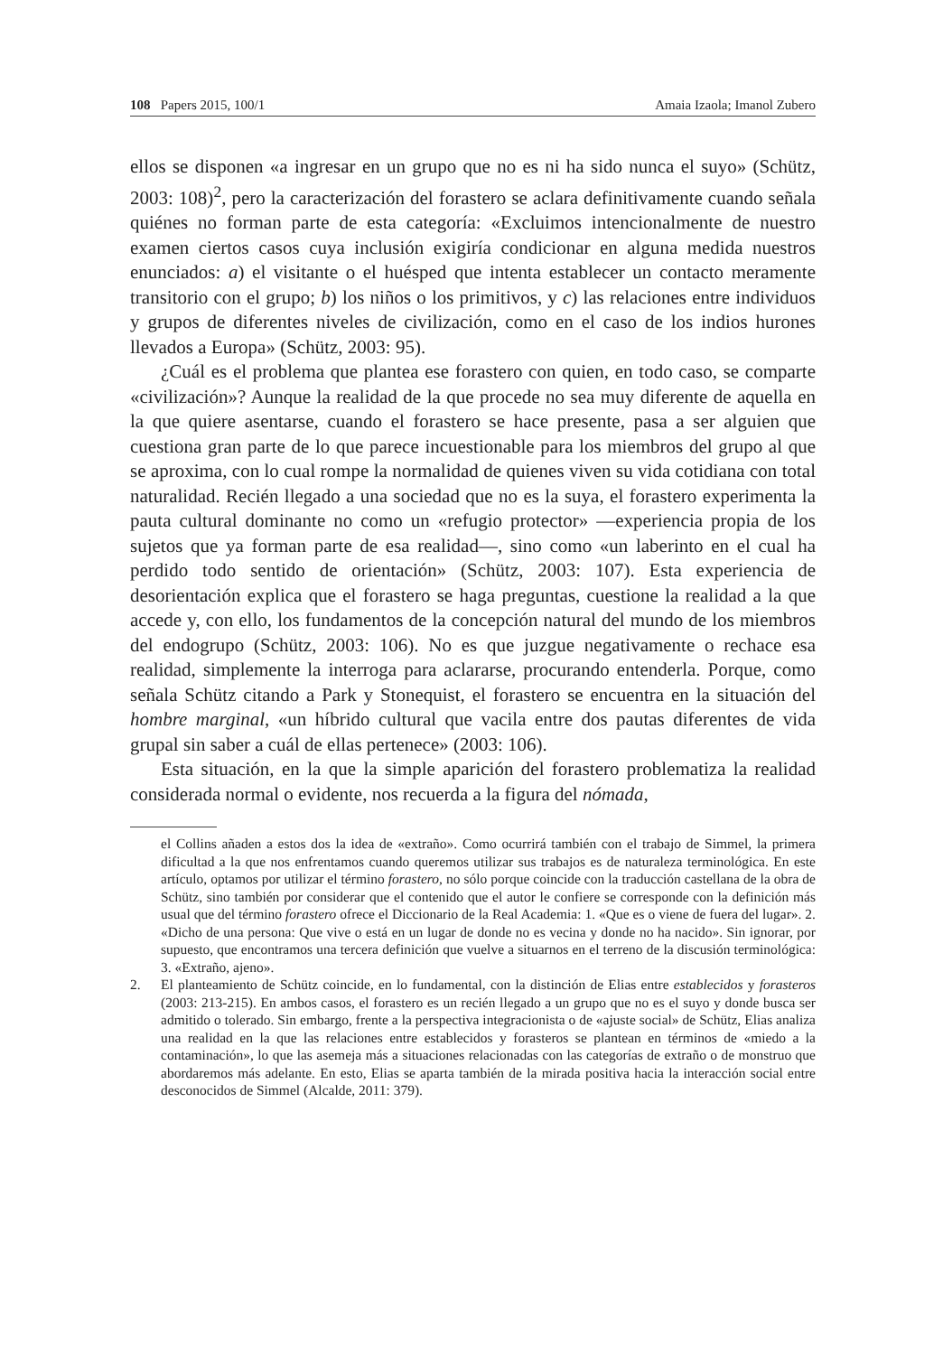108 Papers 2015, 100/1 Amaia Izaola; Imanol Zubero
ellos se disponen «a ingresar en un grupo que no es ni ha sido nunca el suyo» (Schütz, 2003: 108)<sup>2</sup>, pero la caracterización del forastero se aclara definitivamente cuando señala quiénes no forman parte de esta categoría: «Excluimos intencionalmente de nuestro examen ciertos casos cuya inclusión exigiría condicionar en alguna medida nuestros enunciados: a) el visitante o el huésped que intenta establecer un contacto meramente transitorio con el grupo; b) los niños o los primitivos, y c) las relaciones entre individuos y grupos de diferentes niveles de civilización, como en el caso de los indios hurones llevados a Europa» (Schütz, 2003: 95).
¿Cuál es el problema que plantea ese forastero con quien, en todo caso, se comparte «civilización»? Aunque la realidad de la que procede no sea muy diferente de aquella en la que quiere asentarse, cuando el forastero se hace presente, pasa a ser alguien que cuestiona gran parte de lo que parece incuestionable para los miembros del grupo al que se aproxima, con lo cual rompe la normalidad de quienes viven su vida cotidiana con total naturalidad. Recién llegado a una sociedad que no es la suya, el forastero experimenta la pauta cultural dominante no como un «refugio protector» —experiencia propia de los sujetos que ya forman parte de esa realidad—, sino como «un laberinto en el cual ha perdido todo sentido de orientación» (Schütz, 2003: 107). Esta experiencia de desorientación explica que el forastero se haga preguntas, cuestione la realidad a la que accede y, con ello, los fundamentos de la concepción natural del mundo de los miembros del endogrupo (Schütz, 2003: 106). No es que juzgue negativamente o rechace esa realidad, simplemente la interroga para aclararse, procurando entenderla. Porque, como señala Schütz citando a Park y Stonequist, el forastero se encuentra en la situación del hombre marginal, «un híbrido cultural que vacila entre dos pautas diferentes de vida grupal sin saber a cuál de ellas pertenece» (2003: 106).
Esta situación, en la que la simple aparición del forastero problematiza la realidad considerada normal o evidente, nos recuerda a la figura del nómada,
el Collins añaden a estos dos la idea de «extraño». Como ocurrirá también con el trabajo de Simmel, la primera dificultad a la que nos enfrentamos cuando queremos utilizar sus trabajos es de naturaleza terminológica. En este artículo, optamos por utilizar el término forastero, no sólo porque coincide con la traducción castellana de la obra de Schütz, sino también por considerar que el contenido que el autor le confiere se corresponde con la definición más usual que del término forastero ofrece el Diccionario de la Real Academia: 1. «Que es o viene de fuera del lugar». 2. «Dicho de una persona: Que vive o está en un lugar de donde no es vecina y donde no ha nacido». Sin ignorar, por supuesto, que encontramos una tercera definición que vuelve a situarnos en el terreno de la discusión terminológica: 3. «Extraño, ajeno».
2. El planteamiento de Schütz coincide, en lo fundamental, con la distinción de Elias entre establecidos y forasteros (2003: 213-215). En ambos casos, el forastero es un recién llegado a un grupo que no es el suyo y donde busca ser admitido o tolerado. Sin embargo, frente a la perspectiva integracionista o de «ajuste social» de Schütz, Elias analiza una realidad en la que las relaciones entre establecidos y forasteros se plantean en términos de «miedo a la contaminación», lo que las asemeja más a situaciones relacionadas con las categorías de extraño o de monstruo que abordaremos más adelante. En esto, Elias se aparta también de la mirada positiva hacia la interacción social entre desconocidos de Simmel (Alcalde, 2011: 379).